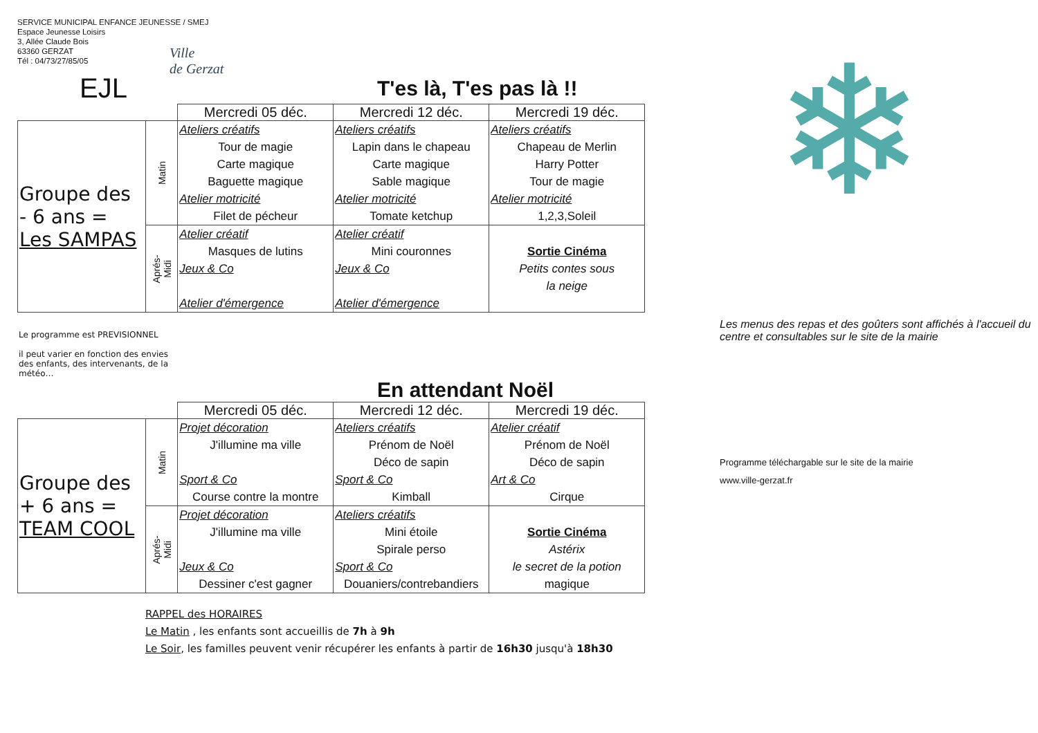SERVICE MUNICIPAL ENFANCE JEUNESSE / SMEJ
Espace Jeunesse Loisirs
3, Allée Claude Bois
63360 GERZAT
Tél : 04/73/27/85/05
Ville
de Gerzat
T'es là, T'es pas là !!
EJL
| | | Mercredi 05 déc. | Mercredi 12 déc. | Mercredi 19 déc. |
| Groupe des - 6 ans = Les SAMPAS | Matin | Ateliers créatifs Tour de magie Carte magique Baguette magique Atelier motricité Filet de pécheur | Ateliers créatifs Lapin dans le chapeau Carte magique Sable magique Atelier motricité Tomate ketchup | Ateliers créatifs Chapeau de Merlin Harry Potter Tour de magie Atelier motricité 1,2,3,Soleil |
| | Aprés-Midi | Atelier créatif Masques de lutins Jeux & Co Atelier d'émergence | Atelier créatif Mini couronnes Jeux & Co Atelier d'émergence | Sortie Cinéma Petits contes sous la neige |
Le programme est PREVISIONNEL
il peut varier en fonction des envies des enfants, des intervenants, de la météo…
En attendant Noël
| | | Mercredi 05 déc. | Mercredi 12 déc. | Mercredi 19 déc. |
| Groupe des + 6 ans = TEAM COOL | Matin | Projet décoration J'illumine ma ville Sport & Co Course contre la montre | Ateliers créatifs Prénom de Noël Déco de sapin Sport & Co Kimball | Atelier créatif Prénom de Noël Déco de sapin Art & Co Cirque |
| | Aprés-Midi | Projet décoration J'illumine ma ville Jeux & Co Dessiner c'est gagner | Ateliers créatifs Mini étoile Spirale perso Sport & Co Douaniers/contrebandiers | Sortie Cinéma Astérix le secret de la potion magique |
RAPPEL des HORAIRES
Le Matin , les enfants sont accueillis de 7h à 9h
Le Soir, les familles peuvent venir récupérer les enfants à partir de 16h30 jusqu'à 18h30
❄
Les menus des repas et des goûters sont affichés à l'accueil du centre et consultables sur le site de la mairie
Programme téléchargable sur le site de la mairie
www.ville-gerzat.fr